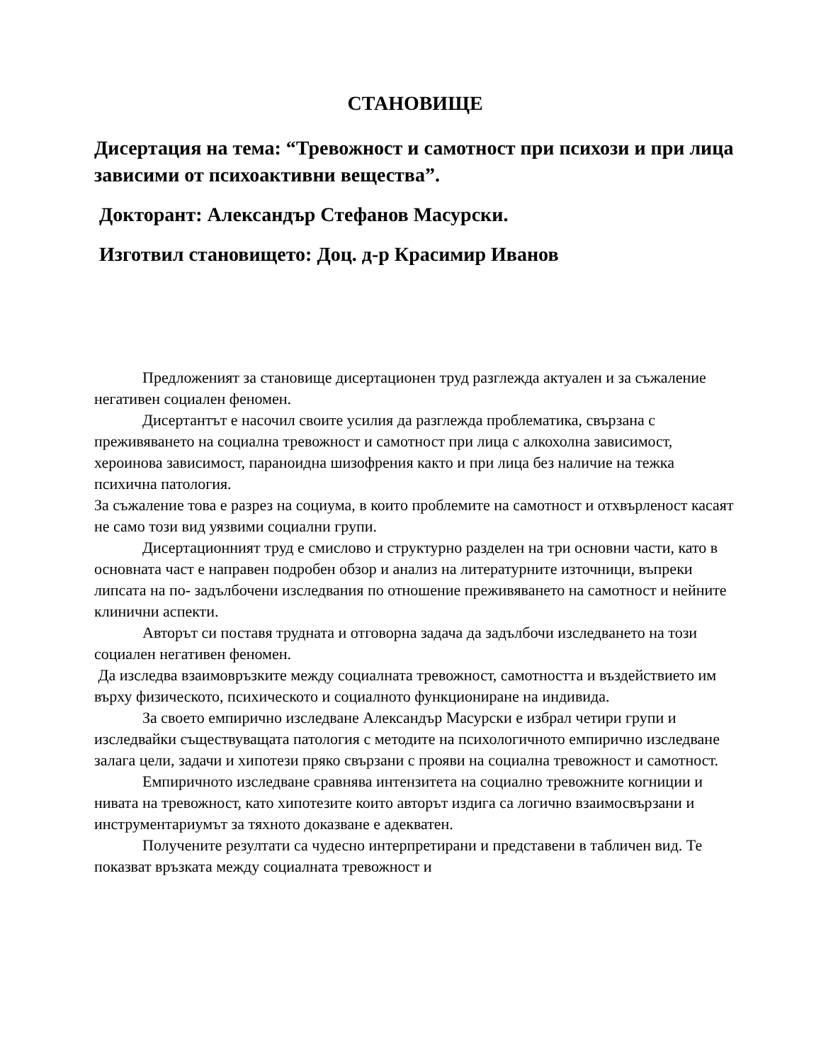СТАНОВИЩЕ
Дисертация на тема: “Тревожност и самотност при психози и при лица зависими от психоактивни вещества”.
Докторант: Александър Стефанов Масурски.
Изготвил становището: Доц. д-р Красимир Иванов
Предложеният за становище дисертационен труд разглежда актуален и за съжаление негативен социален феномен.
Дисертантът е насочил своите усилия да разглежда проблематика, свързана с преживяването на социална тревожност и самотност при лица с алкохолна зависимост, хероинова зависимост, параноидна шизофрения както и при лица без наличие на тежка психична патология.
За съжаление това е разрез на социума, в които проблемите на самотност и отхвърленост касаят не само този вид уязвими социални групи.
Дисертационният труд е смислово и структурно разделен на три основни части, като в основната част е направен подробен обзор и анализ на литературните източници, въпреки липсата на по- задълбочени изследвания по отношение преживяването на самотност и нейните клинични аспекти.
Авторът си поставя трудната и отговорна задача да задълбочи изследването на този социален негативен феномен.
Да изследва взаимовръзките между социалната тревожност, самотността и въздействието им върху физическото, психическото и социалното функциониране на индивида.
За своето емпирично изследване Александър Масурски е избрал четири групи и изследвайки съществуващата патология с методите на психологичното емпирично изследване залага цели, задачи и хипотези пряко свързани с прояви на социална тревожност и самотност.
Емпиричното изследване сравнява интензитета на социално тревожните когниции и нивата на тревожност, като хипотезите които авторът издига са логично взаимосвързани и инструментариумът за тяхното доказване е адекватен.
Получените резултати са чудесно интерпретирани и представени в табличен вид. Те показват връзката между социалната тревожност и